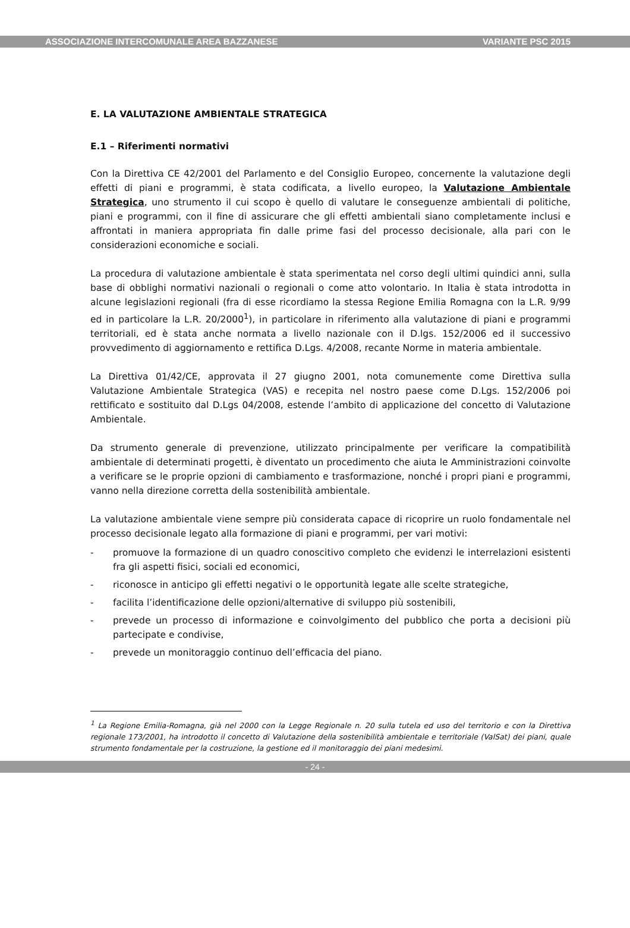ASSOCIAZIONE INTERCOMUNALE AREA BAZZANESE VARIANTE PSC 2015
E. LA VALUTAZIONE AMBIENTALE STRATEGICA
E.1 – Riferimenti normativi
Con la Direttiva CE 42/2001 del Parlamento e del Consiglio Europeo, concernente la valutazione degli effetti di piani e programmi, è stata codificata, a livello europeo, la Valutazione Ambientale Strategica, uno strumento il cui scopo è quello di valutare le conseguenze ambientali di politiche, piani e programmi, con il fine di assicurare che gli effetti ambientali siano completamente inclusi e affrontati in maniera appropriata fin dalle prime fasi del processo decisionale, alla pari con le considerazioni economiche e sociali.
La procedura di valutazione ambientale è stata sperimentata nel corso degli ultimi quindici anni, sulla base di obblighi normativi nazionali o regionali o come atto volontario. In Italia è stata introdotta in alcune legislazioni regionali (fra di esse ricordiamo la stessa Regione Emilia Romagna con la L.R. 9/99 ed in particolare la L.R. 20/2000<sup>1</sup>), in particolare in riferimento alla valutazione di piani e programmi territoriali, ed è stata anche normata a livello nazionale con il D.lgs. 152/2006 ed il successivo provvedimento di aggiornamento e rettifica D.Lgs. 4/2008, recante Norme in materia ambientale.
La Direttiva 01/42/CE, approvata il 27 giugno 2001, nota comunemente come Direttiva sulla Valutazione Ambientale Strategica (VAS) e recepita nel nostro paese come D.Lgs. 152/2006 poi rettificato e sostituito dal D.Lgs 04/2008, estende l’ambito di applicazione del concetto di Valutazione Ambientale.
Da strumento generale di prevenzione, utilizzato principalmente per verificare la compatibilità ambientale di determinati progetti, è diventato un procedimento che aiuta le Amministrazioni coinvolte a verificare se le proprie opzioni di cambiamento e trasformazione, nonché i propri piani e programmi, vanno nella direzione corretta della sostenibilità ambientale.
La valutazione ambientale viene sempre più considerata capace di ricoprire un ruolo fondamentale nel processo decisionale legato alla formazione di piani e programmi, per vari motivi:
- promuove la formazione di un quadro conoscitivo completo che evidenzi le interrelazioni esistenti fra gli aspetti fisici, sociali ed economici,
- riconosce in anticipo gli effetti negativi o le opportunità legate alle scelte strategiche,
- facilita l’identificazione delle opzioni/alternative di sviluppo più sostenibili,
- prevede un processo di informazione e coinvolgimento del pubblico che porta a decisioni più partecipate e condivise,
- prevede un monitoraggio continuo dell’efficacia del piano.
<sup>1</sup> La Regione Emilia-Romagna, già nel 2000 con la Legge Regionale n. 20 sulla tutela ed uso del territorio e con la Direttiva regionale 173/2001, ha introdotto il concetto di Valutazione della sostenibilità ambientale e territoriale (ValSat) dei piani, quale strumento fondamentale per la costruzione, la gestione ed il monitoraggio dei piani medesimi.
- 24 -